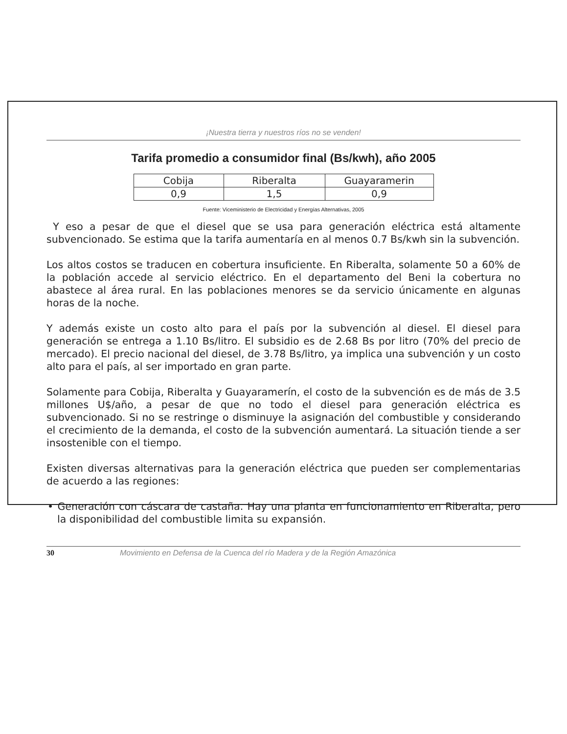¡Nuestra tierra y nuestros ríos no se venden!
Tarifa promedio a consumidor final (Bs/kwh), año 2005
| Cobija | Riberalta | Guayaramerin |
| 0,9 | 1,5 | 0,9 |
Fuente: Viceministerio de Electricidad y Energías Alternativas, 2005
Y eso a pesar de que el diesel que se usa para generación eléctrica está altamente subvencionado. Se estima que la tarifa aumentaría en al menos 0.7 Bs/kwh sin la subvención.
Los altos costos se traducen en cobertura insuficiente. En Riberalta, solamente 50 a 60% de la población accede al servicio eléctrico. En el departamento del Beni la cobertura no abastece al área rural. En las poblaciones menores se da servicio únicamente en algunas horas de la noche.
Y además existe un costo alto para el país por la subvención al diesel. El diesel para generación se entrega a 1.10 Bs/litro. El subsidio es de 2.68 Bs por litro (70% del precio de mercado). El precio nacional del diesel, de 3.78 Bs/litro, ya implica una subvención y un costo alto para el país, al ser importado en gran parte.
Solamente para Cobija, Riberalta y Guayaramerín, el costo de la subvención es de más de 3.5 millones U$/año, a pesar de que no todo el diesel para generación eléctrica es subvencionado. Si no se restringe o disminuye la asignación del combustible y considerando el crecimiento de la demanda, el costo de la subvención aumentará. La situación tiende a ser insostenible con el tiempo.
Existen diversas alternativas para la generación eléctrica que pueden ser complementarias de acuerdo a las regiones:
• Generación con cáscara de castaña. Hay una planta en funcionamiento en Riberalta, pero la disponibilidad del combustible limita su expansión.
30 Movimiento en Defensa de la Cuenca del río Madera y de la Región Amazónica